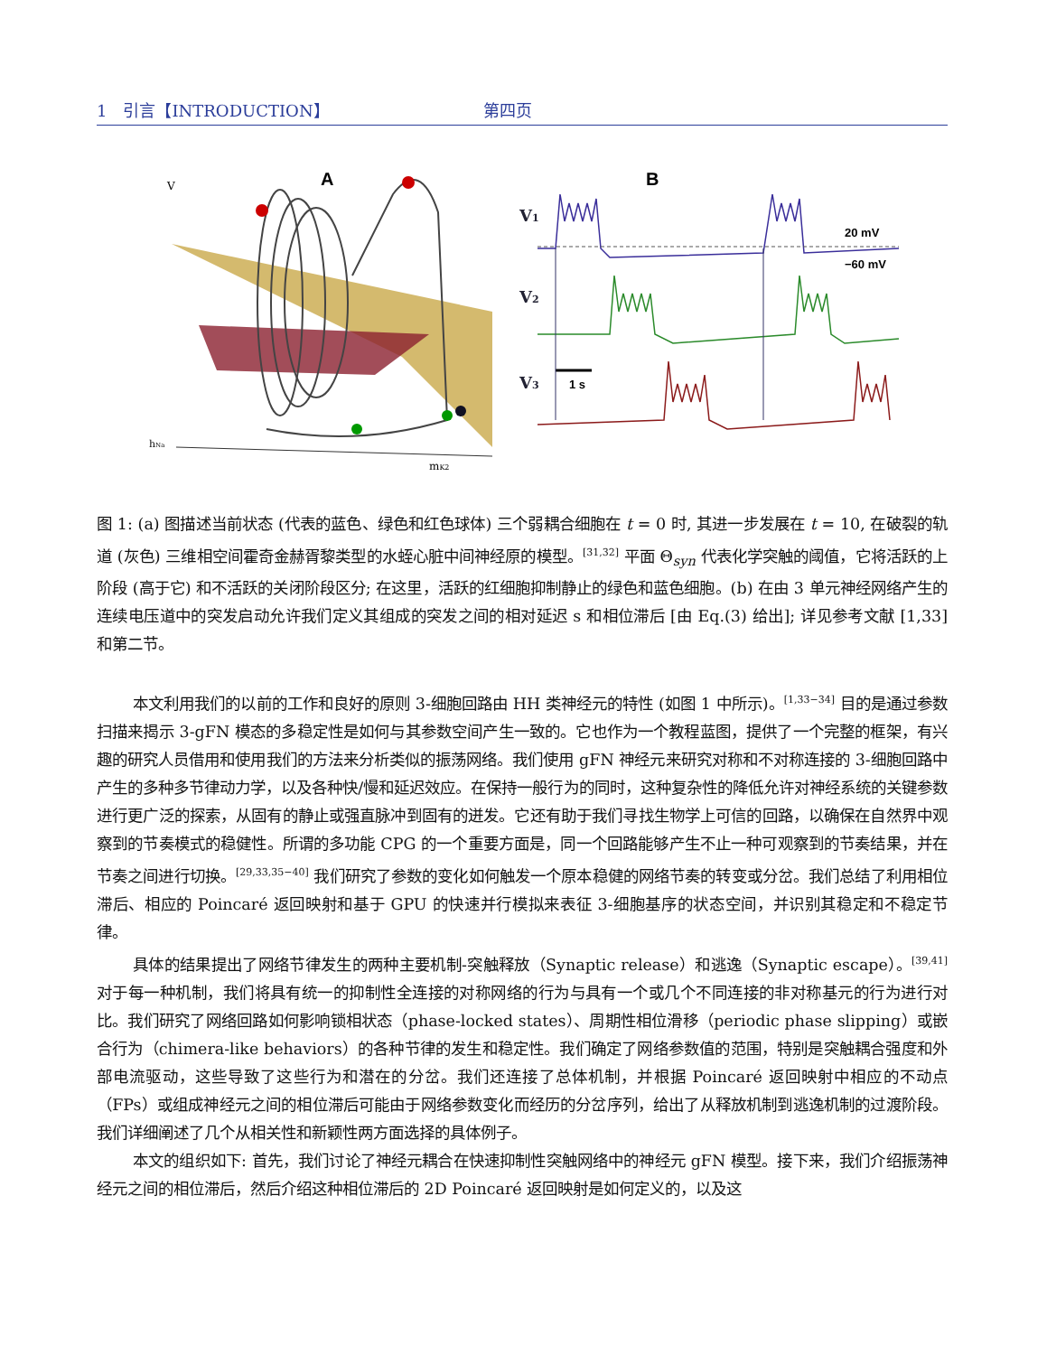1　引言【INTRODUCTION】 第四页
A
B
V
mK2
hNa
V1
V2
V3
20 mV
−60 mV
1 s
图 1: (a) 图描述当前状态 (代表的蓝色、绿色和红色球体) 三个弱耦合细胞在 t = 0 时, 其进一步发展在 t = 10, 在破裂的轨道 (灰色) 三维相空间霍奇金赫胥黎类型的水蛭心脏中间神经原的模型。<sup>[31,32]</sup> 平面 Θ<sub>syn</sub> 代表化学突触的阈值，它将活跃的上阶段 (高于它) 和不活跃的关闭阶段区分; 在这里，活跃的红细胞抑制静止的绿色和蓝色细胞。(b) 在由 3 单元神经网络产生的连续电压道中的突发启动允许我们定义其组成的突发之间的相对延迟 s 和相位滞后 [由 Eq.(3) 给出]; 详见参考文献 [1,33] 和第二节。
本文利用我们的以前的工作和良好的原则 3-细胞回路由 HH 类神经元的特性 (如图 1 中所示)。<sup>[1,33−34]</sup> 目的是通过参数扫描来揭示 3-gFN 模态的多稳定性是如何与其参数空间产生一致的。它也作为一个教程蓝图，提供了一个完整的框架，有兴趣的研究人员借用和使用我们的方法来分析类似的振荡网络。我们使用 gFN 神经元来研究对称和不对称连接的 3-细胞回路中产生的多种多节律动力学，以及各种快/慢和延迟效应。在保持一般行为的同时，这种复杂性的降低允许对神经系统的关键参数进行更广泛的探索，从固有的静止或强直脉冲到固有的迸发。它还有助于我们寻找生物学上可信的回路，以确保在自然界中观察到的节奏模式的稳健性。所谓的多功能 CPG 的一个重要方面是，同一个回路能够产生不止一种可观察到的节奏结果，并在节奏之间进行切换。<sup>[29,33,35−40]</sup> 我们研究了参数的变化如何触发一个原本稳健的网络节奏的转变或分岔。我们总结了利用相位滞后、相应的 Poincaré 返回映射和基于 GPU 的快速并行模拟来表征 3-细胞基序的状态空间，并识别其稳定和不稳定节律。
具体的结果提出了网络节律发生的两种主要机制-突触释放（Synaptic release）和逃逸（Synaptic escape）。<sup>[39,41]</sup> 对于每一种机制，我们将具有统一的抑制性全连接的对称网络的行为与具有一个或几个不同连接的非对称基元的行为进行对比。我们研究了网络回路如何影响锁相状态（phase-locked states）、周期性相位滑移（periodic phase slipping）或嵌合行为（chimera-like behaviors）的各种节律的发生和稳定性。我们确定了网络参数值的范围，特别是突触耦合强度和外部电流驱动，这些导致了这些行为和潜在的分岔。我们还连接了总体机制，并根据 Poincaré 返回映射中相应的不动点（FPs）或组成神经元之间的相位滞后可能由于网络参数变化而经历的分岔序列，给出了从释放机制到逃逸机制的过渡阶段。我们详细阐述了几个从相关性和新颖性两方面选择的具体例子。
本文的组织如下: 首先，我们讨论了神经元耦合在快速抑制性突触网络中的神经元 gFN 模型。接下来，我们介绍振荡神经元之间的相位滞后，然后介绍这种相位滞后的 2D Poincaré 返回映射是如何定义的，以及这